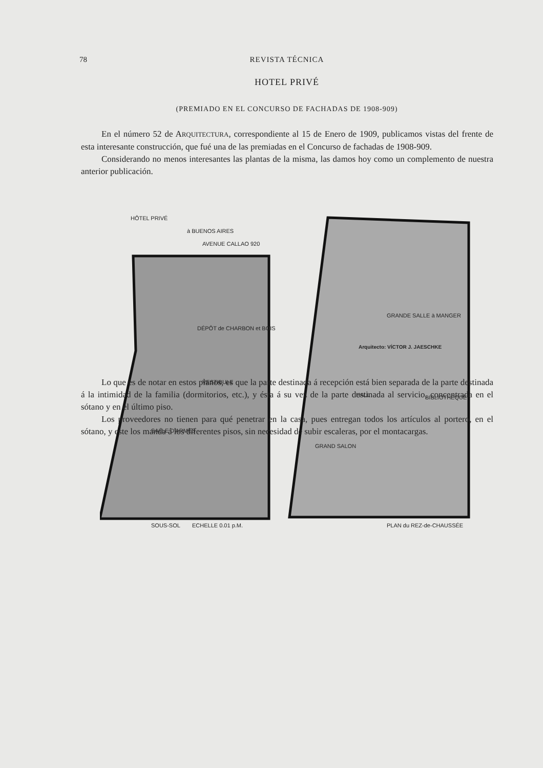78 REVISTA TÉCNICA
HOTEL PRIVÉ
(PREMIADO EN EL CONCURSO DE FACHADAS DE 1908-909)
En el número 52 de ARQUITECTURA, correspondiente al 15 de Enero de 1909, publicamos vistas del frente de esta interesante construcción, que fué una de las premiadas en el Concurso de fachadas de 1908-909.
Considerando no menos interesantes las plantas de la misma, las damos hoy como un complemento de nuestra anterior publicación.
HÔTEL PRIVÉ
à BUENOS AIRES
AVENUE CALLAO 920
SALLE D'ARMES
VESTIBULE
DÉPÔT de CHARBON et BOIS
GRANDE SALLE à MANGER
HALL
GRAND SALON
BIBLIOTHÈQUE
SOUS-SOL
ECHELLE 0.01 p.M.
PLAN du REZ-de-CHAUSSÉE
Arquitecto: VÍCTOR J. JAESCHKE
Lo que es de notar en estos planos, es que la parte destinada á recepción está bien separada de la parte destinada á la intimidad de la familia (dormitorios, etc.), y ésta á su vez de la parte destinada al servicio, concentrada en el sótano y en el último piso.
Los proveedores no tienen para qué penetrar en la casa, pues entregan todos los artículos al portero, en el sótano, y este los manda á los diferentes pisos, sin necesidad de subir escaleras, por el montacargas.